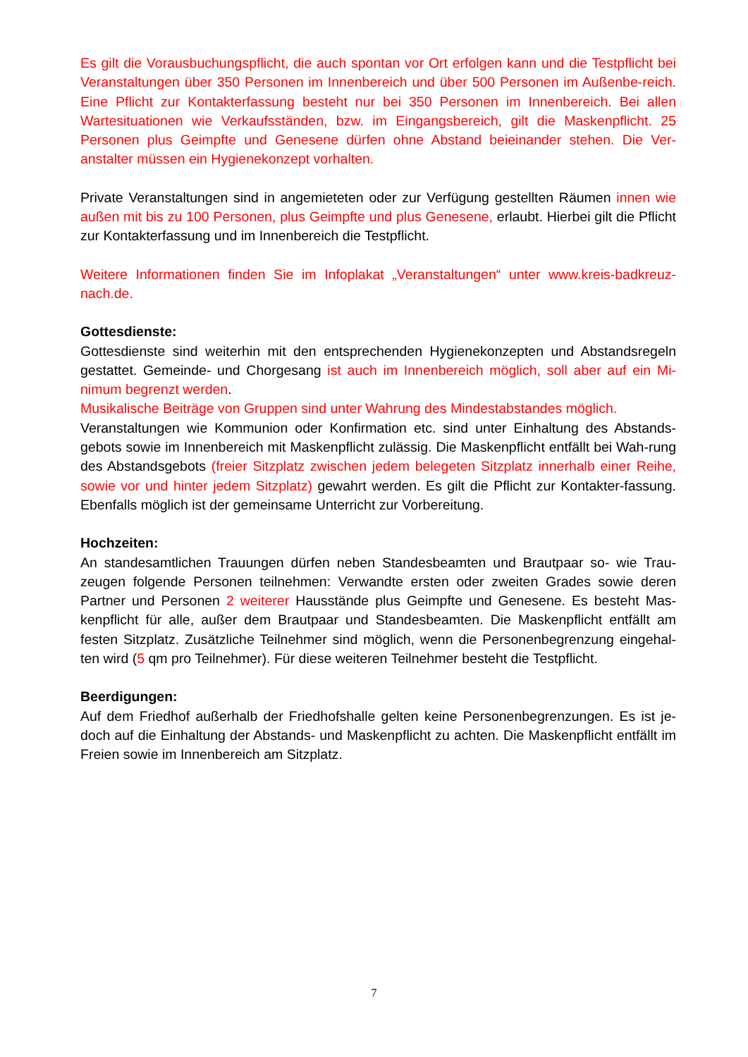Es gilt die Vorausbuchungspflicht, die auch spontan vor Ort erfolgen kann und die Testpflicht bei Veranstaltungen über 350 Personen im Innenbereich und über 500 Personen im Außenbe-reich. Eine Pflicht zur Kontakterfassung besteht nur bei 350 Personen im Innenbereich. Bei allen Wartesituationen wie Verkaufsständen, bzw. im Eingangsbereich, gilt die Maskenpflicht. 25 Personen plus Geimpfte und Genesene dürfen ohne Abstand beieinander stehen. Die Ver-anstalter müssen ein Hygienekonzept vorhalten.
Private Veranstaltungen sind in angemieteten oder zur Verfügung gestellten Räumen innen wie außen mit bis zu 100 Personen, plus Geimpfte und plus Genesene, erlaubt. Hierbei gilt die Pflicht zur Kontakterfassung und im Innenbereich die Testpflicht.
Weitere Informationen finden Sie im Infoplakat „Veranstaltungen“ unter www.kreis-badkreuz-nach.de.
Gottesdienste:
Gottesdienste sind weiterhin mit den entsprechenden Hygienekonzepten und Abstandsregeln gestattet. Gemeinde- und Chorgesang ist auch im Innenbereich möglich, soll aber auf ein Mi-nimum begrenzt werden.
Musikalische Beiträge von Gruppen sind unter Wahrung des Mindestabstandes möglich.
Veranstaltungen wie Kommunion oder Konfirmation etc. sind unter Einhaltung des Abstands-gebots sowie im Innenbereich mit Maskenpflicht zulässig. Die Maskenpflicht entfällt bei Wah-rung des Abstandsgebots (freier Sitzplatz zwischen jedem belegeten Sitzplatz innerhalb einer Reihe, sowie vor und hinter jedem Sitzplatz) gewahrt werden. Es gilt die Pflicht zur Kontakter-fassung. Ebenfalls möglich ist der gemeinsame Unterricht zur Vorbereitung.
Hochzeiten:
An standesamtlichen Trauungen dürfen neben Standesbeamten und Brautpaar so- wie Trau-zeugen folgende Personen teilnehmen: Verwandte ersten oder zweiten Grades sowie deren Partner und Personen 2 weiterer Hausstände plus Geimpfte und Genesene. Es besteht Mas-kenpflicht für alle, außer dem Brautpaar und Standesbeamten. Die Maskenpflicht entfällt am festen Sitzplatz. Zusätzliche Teilnehmer sind möglich, wenn die Personenbegrenzung eingehal-ten wird (5 qm pro Teilnehmer). Für diese weiteren Teilnehmer besteht die Testpflicht.
Beerdigungen:
Auf dem Friedhof außerhalb der Friedhofshalle gelten keine Personenbegrenzungen. Es ist je-doch auf die Einhaltung der Abstands- und Maskenpflicht zu achten. Die Maskenpflicht entfällt im Freien sowie im Innenbereich am Sitzplatz.
7